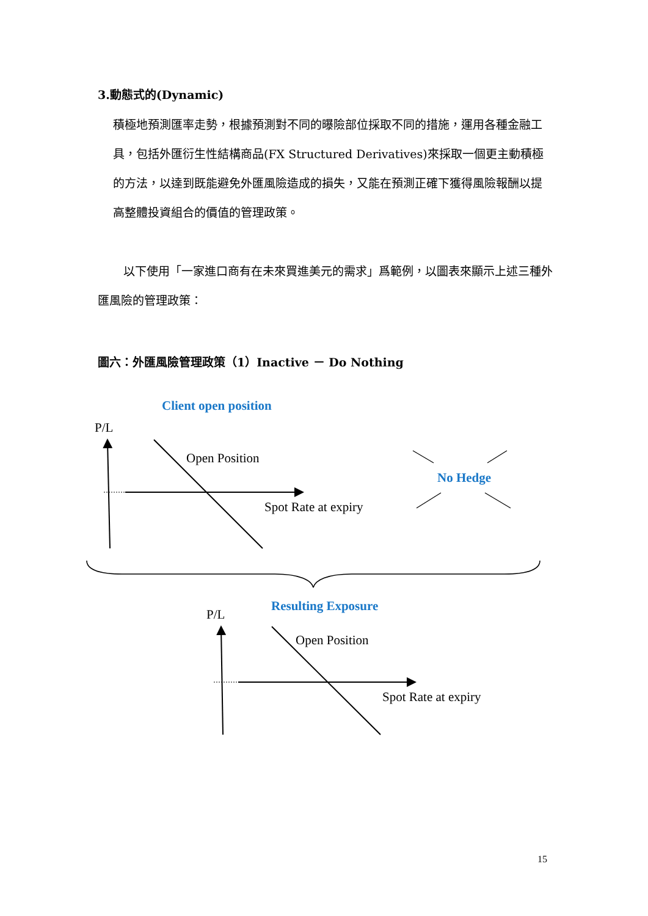3.動態式的(Dynamic)
積極地預測匯率走勢，根據預測對不同的曝險部位採取不同的措施，運用各種金融工具，包括外匯衍生性結構商品(FX Structured Derivatives)來採取一個更主動積極的方法，以達到既能避免外匯風險造成的損失，又能在預測正確下獲得風險報酬以提高整體投資組合的價值的管理政策。
以下使用「一家進口商有在未來買進美元的需求」爲範例，以圖表來顯示上述三種外匯風險的管理政策：
圖六：外匯風險管理政策（1）Inactive － Do Nothing
Client open position
P/L
Open Position
Spot Rate at expiry
No Hedge
Resulting Exposure
P/L
Open Position
Spot Rate at expiry
15